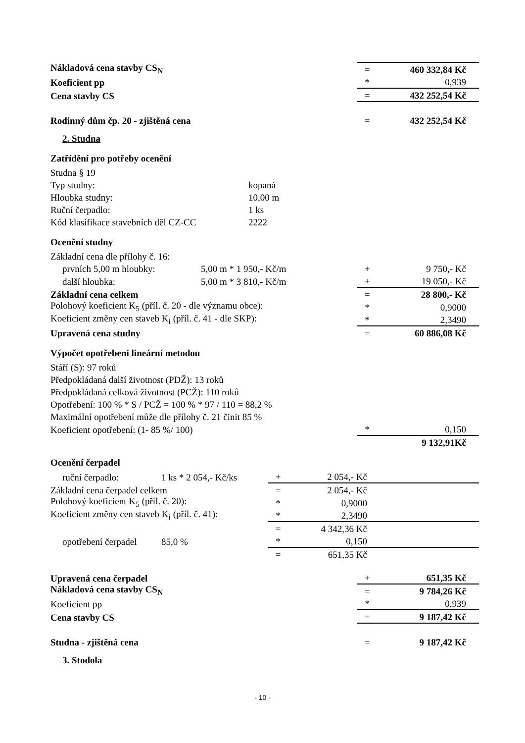| Nákladová cena stavby CS<sub>N</sub> | | = | 460 332,84 Kč |
| Koeficient pp | | * | 0,939 |
| Cena stavby CS | | = | 432 252,54 Kč |
| Rodinný dům čp. 20 - zjištěná cena | | = | 432 252,54 Kč |
2. Studna
Zatřídění pro potřeby ocenění
| Studna § 19 | |
| Typ studny: | kopaná |
| Hloubka studny: | 10,00 m |
| Ruční čerpadlo: | 1 ks |
| Kód klasifikace stavebních děl CZ-CC | 2222 |
Ocenění studny
| Základní cena dle přílohy č. 16: | | | |
| prvních 5,00 m hloubky: | 5,00 m * 1 950,- Kč/m | + | 9 750,- Kč |
| další hloubka: | 5,00 m * 3 810,- Kč/m | + | 19 050,- Kč |
| Základní cena celkem | | = | 28 800,- Kč |
| Polohový koeficient K<sub>5</sub> (příl. č. 20 - dle významu obce): | | * | 0,9000 |
| Koeficient změny cen staveb K<sub>i</sub> (příl. č. 41 - dle SKP): | | * | 2,3490 |
| Upravená cena studny | | = | 60 886,08 Kč |
Výpočet opotřebení lineární metodou
| Stáří (S): 97 roků | | |
| Předpokládaná další životnost (PDŽ): 13 roků | | |
| Předpokládaná celková životnost (PCŽ): 110 roků | | |
| Opotřebení: 100 % * S / PCŽ = 100 % * 97 / 110 = 88,2 % | | |
| Maximální opotřebení může dle přílohy č. 21 činit 85 % | | |
| Koeficient opotřebení: (1- 85 %/ 100) | * | 0,150 |
| | | 9 132,91Kč |
Ocenění čerpadel
| ruční čerpadlo: | 1 ks * 2 054,- Kč/ks | + | 2 054,- Kč | |
| Základní cena čerpadel celkem | | = | 2 054,- Kč | |
| Polohový koeficient K<sub>5</sub> (příl. č. 20): | | * | 0,9000 | |
| Koeficient změny cen staveb K<sub>i</sub> (příl. č. 41): | | * | 2,3490 | |
| | | = | 4 342,36 Kč | |
| opotřebení čerpadel | 85,0 % | * | 0,150 | |
| | | = | 651,35 Kč | |
| Upravená cena čerpadel | + | 651,35 Kč |
| Nákladová cena stavby CS<sub>N</sub> | = | 9 784,26 Kč |
| Koeficient pp | * | 0,939 |
| Cena stavby CS | = | 9 187,42 Kč |
| Studna - zjištěná cena | = | 9 187,42 Kč |
3. Stodola
- 10 -